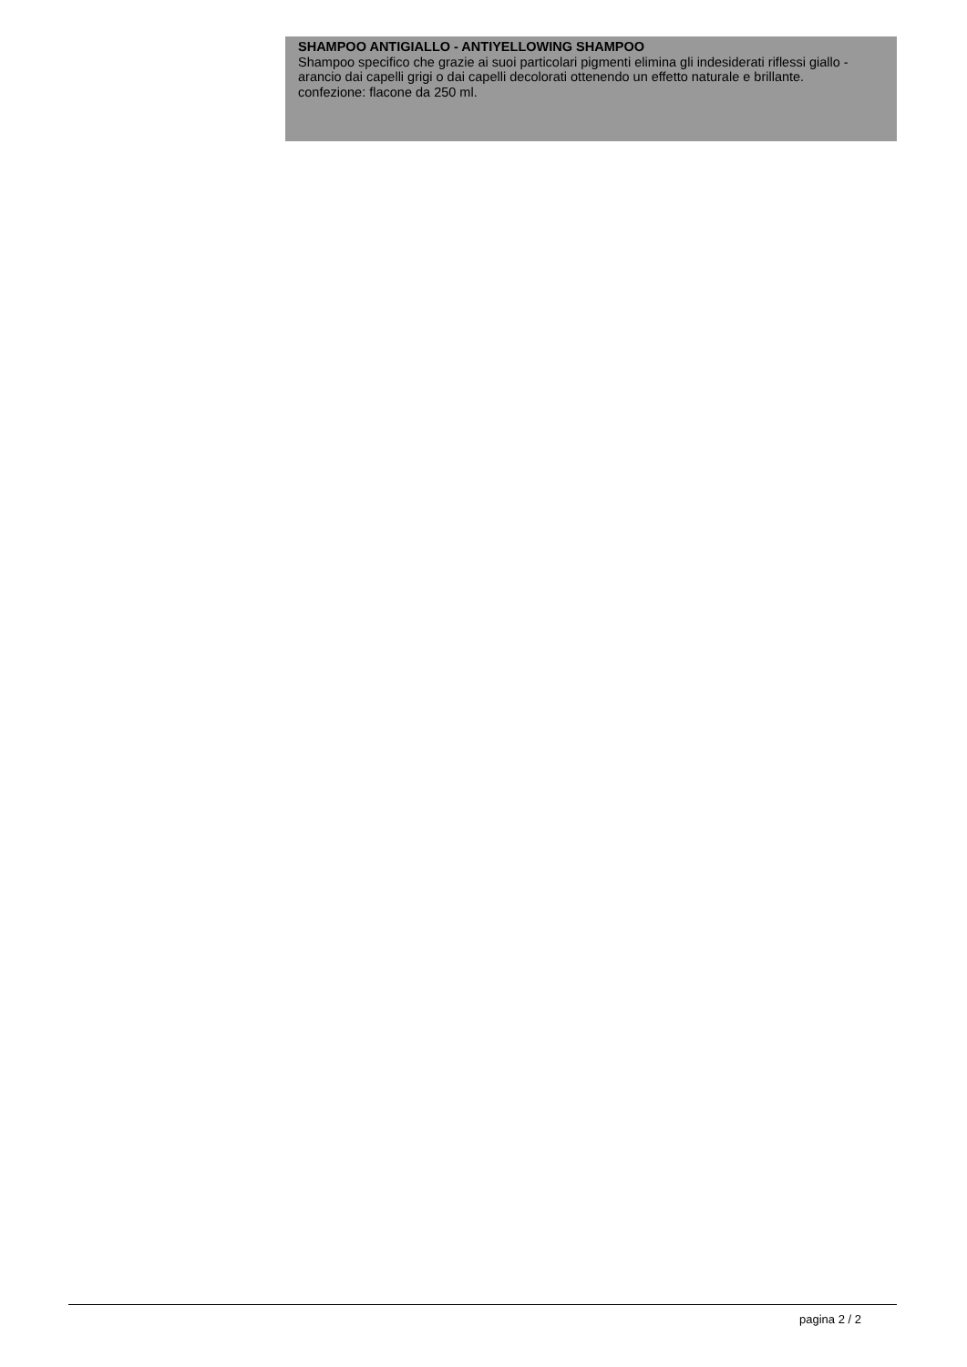SHAMPOO ANTIGIALLO - ANTIYELLOWING SHAMPOO
Shampoo specifico che grazie ai suoi particolari pigmenti elimina gli indesiderati riflessi giallo - arancio dai capelli grigi o dai capelli decolorati ottenendo un effetto naturale e brillante.
confezione: flacone da 250 ml.
pagina 2 / 2